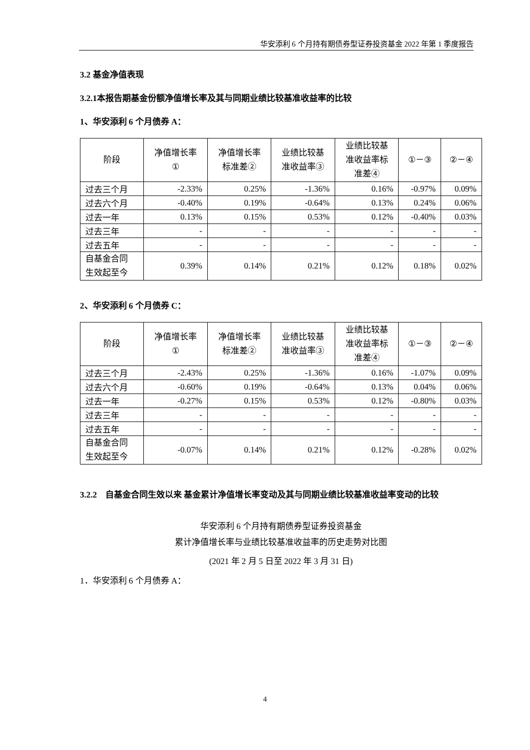华安添利 6 个月持有期债券型证券投资基金 2022 年第 1 季度报告
3.2 基金净值表现
3.2.1本报告期基金份额净值增长率及其与同期业绩比较基准收益率的比较
1、华安添利 6 个月债券 A：
| 阶段 | 净值增长率 ① | 净值增长率 标准差② | 业绩比较基 准收益率③ | 业绩比较基 准收益率标 准差④ | ①－③ | ②－④ |
| --- | --- | --- | --- | --- | --- | --- |
| 过去三个月 | -2.33% | 0.25% | -1.36% | 0.16% | -0.97% | 0.09% |
| 过去六个月 | -0.40% | 0.19% | -0.64% | 0.13% | 0.24% | 0.06% |
| 过去一年 | 0.13% | 0.15% | 0.53% | 0.12% | -0.40% | 0.03% |
| 过去三年 | - | - | - | - | - | - |
| 过去五年 | - | - | - | - | - | - |
| 自基金合同 生效起至今 | 0.39% | 0.14% | 0.21% | 0.12% | 0.18% | 0.02% |
2、华安添利 6 个月债券 C：
| 阶段 | 净值增长率 ① | 净值增长率 标准差② | 业绩比较基 准收益率③ | 业绩比较基 准收益率标 准差④ | ①－③ | ②－④ |
| --- | --- | --- | --- | --- | --- | --- |
| 过去三个月 | -2.43% | 0.25% | -1.36% | 0.16% | -1.07% | 0.09% |
| 过去六个月 | -0.60% | 0.19% | -0.64% | 0.13% | 0.04% | 0.06% |
| 过去一年 | -0.27% | 0.15% | 0.53% | 0.12% | -0.80% | 0.03% |
| 过去三年 | - | - | - | - | - | - |
| 过去五年 | - | - | - | - | - | - |
| 自基金合同 生效起至今 | -0.07% | 0.14% | 0.21% | 0.12% | -0.28% | 0.02% |
3.2.2 自基金合同生效以来 基金累计净值增长率变动及其与同期业绩比较基准收益率变动的比较
华安添利 6 个月持有期债券型证券投资基金
累计净值增长率与业绩比较基准收益率的历史走势对比图
(2021 年 2 月 5 日至 2022 年 3 月 31 日)
1．华安添利 6 个月债券 A：
4